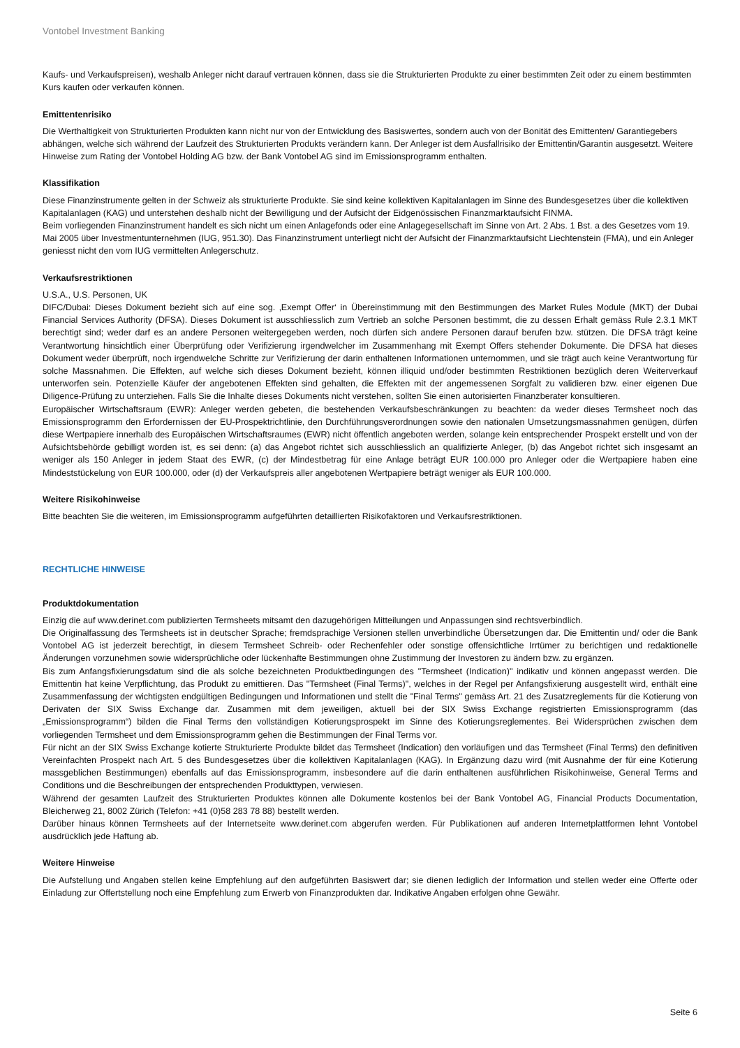Vontobel Investment Banking
Kaufs- und Verkaufspreisen), weshalb Anleger nicht darauf vertrauen können, dass sie die Strukturierten Produkte zu einer bestimmten Zeit oder zu einem bestimmten Kurs kaufen oder verkaufen können.
Emittentenrisiko
Die Werthaltigkeit von Strukturierten Produkten kann nicht nur von der Entwicklung des Basiswertes, sondern auch von der Bonität des Emittenten/ Garantiegebers abhängen, welche sich während der Laufzeit des Strukturierten Produkts verändern kann. Der Anleger ist dem Ausfallrisiko der Emittentin/Garantin ausgesetzt. Weitere Hinweise zum Rating der Vontobel Holding AG bzw. der Bank Vontobel AG sind im Emissionsprogramm enthalten.
Klassifikation
Diese Finanzinstrumente gelten in der Schweiz als strukturierte Produkte. Sie sind keine kollektiven Kapitalanlagen im Sinne des Bundesgesetzes über die kollektiven Kapitalanlagen (KAG) und unterstehen deshalb nicht der Bewilligung und der Aufsicht der Eidgenössischen Finanzmarktaufsicht FINMA.
Beim vorliegenden Finanzinstrument handelt es sich nicht um einen Anlagefonds oder eine Anlagegesellschaft im Sinne von Art. 2 Abs. 1 Bst. a des Gesetzes vom 19. Mai 2005 über Investmentunternehmen (IUG, 951.30). Das Finanzinstrument unterliegt nicht der Aufsicht der Finanzmarktaufsicht Liechtenstein (FMA), und ein Anleger geniesst nicht den vom IUG vermittelten Anlegerschutz.
Verkaufsrestriktionen
U.S.A., U.S. Personen, UK
DIFC/Dubai: Dieses Dokument bezieht sich auf eine sog. ‚Exempt Offer‘ in Übereinstimmung mit den Bestimmungen des Market Rules Module (MKT) der Dubai Financial Services Authority (DFSA). Dieses Dokument ist ausschliesslich zum Vertrieb an solche Personen bestimmt, die zu dessen Erhalt gemäss Rule 2.3.1 MKT berechtigt sind; weder darf es an andere Personen weitergegeben werden, noch dürfen sich andere Personen darauf berufen bzw. stützen. Die DFSA trägt keine Verantwortung hinsichtlich einer Überprüfung oder Verifizierung irgendwelcher im Zusammenhang mit Exempt Offers stehender Dokumente. Die DFSA hat dieses Dokument weder überprüft, noch irgendwelche Schritte zur Verifizierung der darin enthaltenen Informationen unternommen, und sie trägt auch keine Verantwortung für solche Massnahmen. Die Effekten, auf welche sich dieses Dokument bezieht, können illiquid und/oder bestimmten Restriktionen bezüglich deren Weiterverkauf unterworfen sein. Potenzielle Käufer der angebotenen Effekten sind gehalten, die Effekten mit der angemessenen Sorgfalt zu validieren bzw. einer eigenen Due Diligence-Prüfung zu unterziehen. Falls Sie die Inhalte dieses Dokuments nicht verstehen, sollten Sie einen autorisierten Finanzberater konsultieren.
Europäischer Wirtschaftsraum (EWR): Anleger werden gebeten, die bestehenden Verkaufsbeschränkungen zu beachten: da weder dieses Termsheet noch das Emissionsprogramm den Erfordernissen der EU-Prospektrichtlinie, den Durchführungsverordnungen sowie den nationalen Umsetzungsmassnahmen genügen, dürfen diese Wertpapiere innerhalb des Europäischen Wirtschaftsraumes (EWR) nicht öffentlich angeboten werden, solange kein entsprechender Prospekt erstellt und von der Aufsichtsbehörde gebilligt worden ist, es sei denn: (a) das Angebot richtet sich ausschliesslich an qualifizierte Anleger, (b) das Angebot richtet sich insgesamt an weniger als 150 Anleger in jedem Staat des EWR, (c) der Mindestbetrag für eine Anlage beträgt EUR 100.000 pro Anleger oder die Wertpapiere haben eine Mindeststückelung von EUR 100.000, oder (d) der Verkaufspreis aller angebotenen Wertpapiere beträgt weniger als EUR 100.000.
Weitere Risikohinweise
Bitte beachten Sie die weiteren, im Emissionsprogramm aufgeführten detaillierten Risikofaktoren und Verkaufsrestriktionen.
RECHTLICHE HINWEISE
Produktdokumentation
Einzig die auf www.derinet.com publizierten Termsheets mitsamt den dazugehörigen Mitteilungen und Anpassungen sind rechtsverbindlich.
Die Originalfassung des Termsheets ist in deutscher Sprache; fremdsprachige Versionen stellen unverbindliche Übersetzungen dar. Die Emittentin und/ oder die Bank Vontobel AG ist jederzeit berechtigt, in diesem Termsheet Schreib- oder Rechenfehler oder sonstige offensichtliche Irrtümer zu berichtigen und redaktionelle Änderungen vorzunehmen sowie widersprüchliche oder lückenhafte Bestimmungen ohne Zustimmung der Investoren zu ändern bzw. zu ergänzen.
Bis zum Anfangsfixierungsdatum sind die als solche bezeichneten Produktbedingungen des "Termsheet (Indication)" indikativ und können angepasst werden. Die Emittentin hat keine Verpflichtung, das Produkt zu emittieren. Das "Termsheet (Final Terms)", welches in der Regel per Anfangsfixierung ausgestellt wird, enthält eine Zusammenfassung der wichtigsten endgültigen Bedingungen und Informationen und stellt die "Final Terms" gemäss Art. 21 des Zusatzreglements für die Kotierung von Derivaten der SIX Swiss Exchange dar. Zusammen mit dem jeweiligen, aktuell bei der SIX Swiss Exchange registrierten Emissionsprogramm (das „Emissionsprogramm“) bilden die Final Terms den vollständigen Kotierungsprospekt im Sinne des Kotierungsreglementes. Bei Widersprüchen zwischen dem vorliegenden Termsheet und dem Emissionsprogramm gehen die Bestimmungen der Final Terms vor.
Für nicht an der SIX Swiss Exchange kotierte Strukturierte Produkte bildet das Termsheet (Indication) den vorläufigen und das Termsheet (Final Terms) den definitiven Vereinfachten Prospekt nach Art. 5 des Bundesgesetzes über die kollektiven Kapitalanlagen (KAG). In Ergänzung dazu wird (mit Ausnahme der für eine Kotierung massgeblichen Bestimmungen) ebenfalls auf das Emissionsprogramm, insbesondere auf die darin enthaltenen ausführlichen Risikohinweise, General Terms and Conditions und die Beschreibungen der entsprechenden Produkttypen, verwiesen.
Während der gesamten Laufzeit des Strukturierten Produktes können alle Dokumente kostenlos bei der Bank Vontobel AG, Financial Products Documentation, Bleicherweg 21, 8002 Zürich (Telefon: +41 (0)58 283 78 88) bestellt werden.
Darüber hinaus können Termsheets auf der Internetseite www.derinet.com abgerufen werden. Für Publikationen auf anderen Internetplattformen lehnt Vontobel ausdrücklich jede Haftung ab.
Weitere Hinweise
Die Aufstellung und Angaben stellen keine Empfehlung auf den aufgeführten Basiswert dar; sie dienen lediglich der Information und stellen weder eine Offerte oder Einladung zur Offertstellung noch eine Empfehlung zum Erwerb von Finanzprodukten dar. Indikative Angaben erfolgen ohne Gewähr.
Seite 6